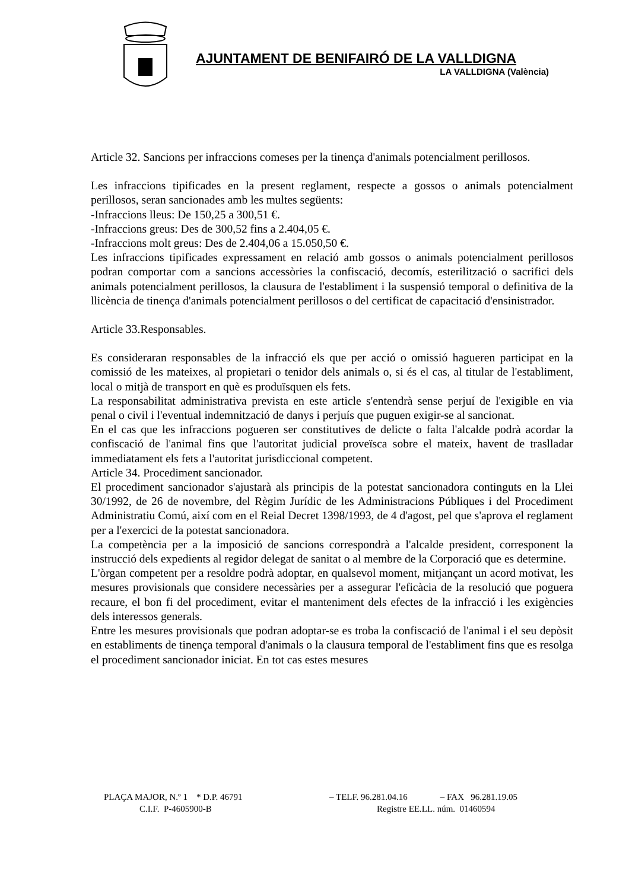AJUNTAMENT DE BENIFAIRÓ DE LA VALLDIGNA
LA VALLDIGNA (València)
Article 32. Sancions per infraccions comeses per la tinença d'animals potencialment perillosos.
Les infraccions tipificades en la present reglament, respecte a gossos o animals potencialment perillosos, seran sancionades amb les multes següents:
-Infraccions lleus: De 150,25 a 300,51 €.
-Infraccions greus: Des de 300,52 fins a 2.404,05 €.
-Infraccions molt greus: Des de 2.404,06 a 15.050,50 €.
Les infraccions tipificades expressament en relació amb gossos o animals potencialment perillosos podran comportar com a sancions accessòries la confiscació, decomís, esterilització o sacrifici dels animals potencialment perillosos, la clausura de l'establiment i la suspensió temporal o definitiva de la llicència de tinença d'animals potencialment perillosos o del certificat de capacitació d'ensinistrador.
Article 33.Responsables.
Es consideraran responsables de la infracció els que per acció o omissió hagueren participat en la comissió de les mateixes, al propietari o tenidor dels animals o, si és el cas, al titular de l'establiment, local o mitjà de transport en què es produïsquen els fets.
La responsabilitat administrativa prevista en este article s'entendrà sense perjuí de l'exigible en via penal o civil i l'eventual indemnització de danys i perjuís que puguen exigir-se al sancionat.
En el cas que les infraccions pogueren ser constitutives de delicte o falta l'alcalde podrà acordar la confiscació de l'animal fins que l'autoritat judicial proveïsca sobre el mateix, havent de traslladar immediatament els fets a l'autoritat jurisdiccional competent.
Article 34. Procediment sancionador.
El procediment sancionador s'ajustarà als principis de la potestat sancionadora continguts en la Llei 30/1992, de 26 de novembre, del Règim Jurídic de les Administracions Públiques i del Procediment Administratiu Comú, així com en el Reial Decret 1398/1993, de 4 d'agost, pel que s'aprova el reglament per a l'exercici de la potestat sancionadora.
La competència per a la imposició de sancions correspondrà a l'alcalde president, corresponent la instrucció dels expedients al regidor delegat de sanitat o al membre de la Corporació que es determine.
L'òrgan competent per a resoldre podrà adoptar, en qualsevol moment, mitjançant un acord motivat, les mesures provisionals que considere necessàries per a assegurar l'eficàcia de la resolució que poguera recaure, el bon fi del procediment, evitar el manteniment dels efectes de la infracció i les exigències dels interessos generals.
Entre les mesures provisionals que podran adoptar-se es troba la confiscació de l'animal i el seu depòsit en establiments de tinença temporal d'animals o la clausura temporal de l'establiment fins que es resolga el procediment sancionador iniciat. En tot cas estes mesures
PLAÇA MAJOR, N.º 1 * D.P. 46791 – TELF. 96.281.04.16 – FAX 96.281.19.05
C.I.F. P-4605900-B Registre EE.LL. núm. 01460594